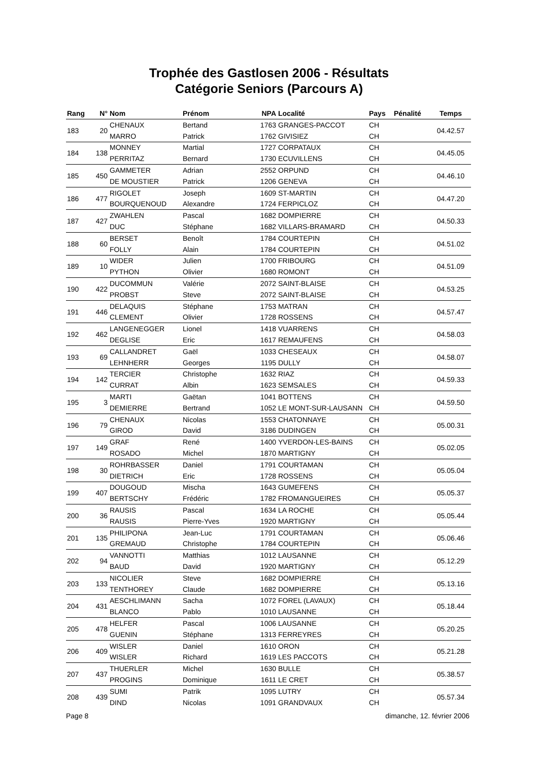Trophée des Gastlosen 2006 - Résultats
Catégorie Seniors (Parcours A)
| Rang | N° | Nom | Prénom | NPA | Localité | Pays | Pénalité | Temps |
| --- | --- | --- | --- | --- | --- | --- | --- | --- |
| 183 | 20 | CHENAUX | Bertand | 1763 | GRANGES-PACCOT | CH | | 04.42.57 |
| | | MARRO | Patrick | 1762 | GIVISIEZ | CH | | |
| 184 | 138 | MONNEY | Martial | 1727 | CORPATAUX | CH | | 04.45.05 |
| | | PERRITAZ | Bernard | 1730 | ECUVILLENS | CH | | |
| 185 | 450 | GAMMETER | Adrian | 2552 | ORPUND | CH | | 04.46.10 |
| | | DE MOUSTIER | Patrick | 1206 | GENEVA | CH | | |
| 186 | 477 | RIGOLET | Joseph | 1609 | ST-MARTIN | CH | | 04.47.20 |
| | | BOURQUENOUD | Alexandre | 1724 | FERPICLOZ | CH | | |
| 187 | 427 | ZWAHLEN | Pascal | 1682 | DOMPIERRE | CH | | 04.50.33 |
| | | DUC | Stéphane | 1682 | VILLARS-BRAMARD | CH | | |
| 188 | 60 | BERSET | Benoît | 1784 | COURTEPIN | CH | | 04.51.02 |
| | | FOLLY | Alain | 1784 | COURTEPIN | CH | | |
| 189 | 10 | WIDER | Julien | 1700 | FRIBOURG | CH | | 04.51.09 |
| | | PYTHON | Olivier | 1680 | ROMONT | CH | | |
| 190 | 422 | DUCOMMUN | Valérie | 2072 | SAINT-BLAISE | CH | | 04.53.25 |
| | | PROBST | Steve | 2072 | SAINT-BLAISE | CH | | |
| 191 | 446 | DELAQUIS | Stéphane | 1753 | MATRAN | CH | | 04.57.47 |
| | | CLEMENT | Olivier | 1728 | ROSSENS | CH | | |
| 192 | 462 | LANGENEGGER | Lionel | 1418 | VUARRENS | CH | | 04.58.03 |
| | | DEGLISE | Eric | 1617 | REMAUFENS | CH | | |
| 193 | 69 | CALLANDRET | Gaël | 1033 | CHESEAUX | CH | | 04.58.07 |
| | | LEHNHERR | Georges | 1195 | DULLY | CH | | |
| 194 | 142 | TERCIER | Christophe | 1632 | RIAZ | CH | | 04.59.33 |
| | | CURRAT | Albin | 1623 | SEMSALES | CH | | |
| 195 | 3 | MARTI | Gaëtan | 1041 | BOTTENS | CH | | 04.59.50 |
| | | DEMIERRE | Bertrand | 1052 | LE MONT-SUR-LAUSANN | CH | | |
| 196 | 79 | CHENAUX | Nicolas | 1553 | CHATONNAYE | CH | | 05.00.31 |
| | | GIROD | David | 3186 | DUDINGEN | CH | | |
| 197 | 149 | GRAF | René | 1400 | YVERDON-LES-BAINS | CH | | 05.02.05 |
| | | ROSADO | Michel | 1870 | MARTIGNY | CH | | |
| 198 | 30 | ROHRBASSER | Daniel | 1791 | COURTAMAN | CH | | 05.05.04 |
| | | DIETRICH | Eric | 1728 | ROSSENS | CH | | |
| 199 | 407 | DOUGOUD | Mischa | 1643 | GUMEFENS | CH | | 05.05.37 |
| | | BERTSCHY | Frédéric | 1782 | FROMANGUEIRES | CH | | |
| 200 | 36 | RAUSIS | Pascal | 1634 | LA ROCHE | CH | | 05.05.44 |
| | | RAUSIS | Pierre-Yves | 1920 | MARTIGNY | CH | | |
| 201 | 135 | PHILIPONA | Jean-Luc | 1791 | COURTAMAN | CH | | 05.06.46 |
| | | GREMAUD | Christophe | 1784 | COURTEPIN | CH | | |
| 202 | 94 | VANNOTTI | Matthias | 1012 | LAUSANNE | CH | | 05.12.29 |
| | | BAUD | David | 1920 | MARTIGNY | CH | | |
| 203 | 133 | NICOLIER | Steve | 1682 | DOMPIERRE | CH | | 05.13.16 |
| | | TENTHOREY | Claude | 1682 | DOMPIERRE | CH | | |
| 204 | 431 | AESCHLIMANN | Sacha | 1072 | FOREL (LAVAUX) | CH | | 05.18.44 |
| | | BLANCO | Pablo | 1010 | LAUSANNE | CH | | |
| 205 | 478 | HELFER | Pascal | 1006 | LAUSANNE | CH | | 05.20.25 |
| | | GUENIN | Stéphane | 1313 | FERREYRES | CH | | |
| 206 | 409 | WISLER | Daniel | 1610 | ORON | CH | | 05.21.28 |
| | | WISLER | Richard | 1619 | LES PACCOTS | CH | | |
| 207 | 437 | THUERLER | Michel | 1630 | BULLE | CH | | 05.38.57 |
| | | PROGINS | Dominique | 1611 | LE CRET | CH | | |
| 208 | 439 | SUMI | Patrik | 1095 | LUTRY | CH | | 05.57.34 |
| | | DIND | Nicolas | 1091 | GRANDVAUX | CH | | |
Page 8 dimanche, 12. février 2006